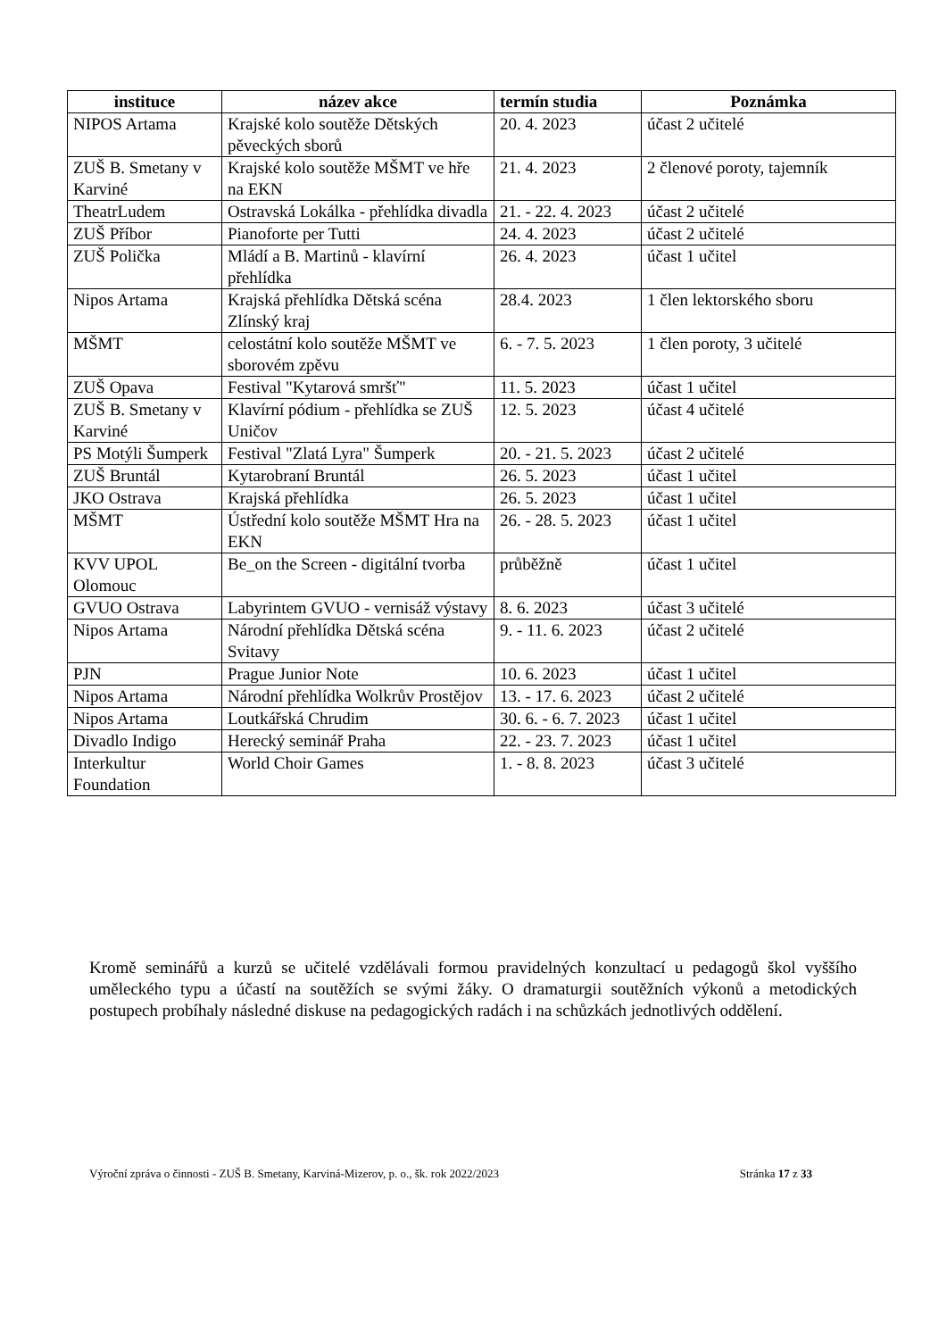| instituce | název akce | termín studia | Poznámka |
| --- | --- | --- | --- |
| NIPOS Artama | Krajské kolo soutěže Dětských pěveckých sborů | 20. 4. 2023 | účast 2 učitelé |
| ZUŠ B. Smetany v Karviné | Krajské kolo soutěže MŠMT ve hře na EKN | 21. 4. 2023 | 2 členové poroty, tajemník |
| TheatrLudem | Ostravská Lokálka - přehlídka divadla | 21. - 22. 4. 2023 | účast 2 učitelé |
| ZUŠ Příbor | Pianoforte per Tutti | 24. 4. 2023 | účast 2 učitelé |
| ZUŠ Polička | Mládí a B. Martinů - klavírní přehlídka | 26. 4. 2023 | účast 1 učitel |
| Nipos Artama | Krajská přehlídka Dětská scéna Zlínský kraj | 28.4. 2023 | 1 člen lektorského sboru |
| MŠMT | celostátní kolo soutěže MŠMT ve sborovém zpěvu | 6. - 7. 5. 2023 | 1 člen poroty, 3 učitelé |
| ZUŠ Opava | Festival "Kytarová smršť" | 11. 5. 2023 | účast 1 učitel |
| ZUŠ B. Smetany v Karviné | Klavírní pódium - přehlídka se ZUŠ Uničov | 12. 5. 2023 | účast 4 učitelé |
| PS Motýli Šumperk | Festival "Zlatá Lyra" Šumperk | 20. - 21. 5. 2023 | účast 2 učitelé |
| ZUŠ Bruntál | Kytarobraní Bruntál | 26. 5. 2023 | účast 1 učitel |
| JKO Ostrava | Krajská přehlídka | 26. 5. 2023 | účast 1 učitel |
| MŠMT | Ústřední kolo soutěže MŠMT Hra na EKN | 26. - 28. 5. 2023 | účast 1 učitel |
| KVV UPOL Olomouc | Be_on the Screen - digitální tvorba | průběžně | účast 1 učitel |
| GVUO Ostrava | Labyrintem GVUO - vernisáž výstavy | 8. 6. 2023 | účast 3 učitelé |
| Nipos Artama | Národní přehlídka Dětská scéna Svitavy | 9. - 11. 6. 2023 | účast 2 učitelé |
| PJN | Prague Junior Note | 10. 6. 2023 | účast 1 učitel |
| Nipos Artama | Národní přehlídka Wolkrův Prostějov | 13. - 17. 6. 2023 | účast 2 učitelé |
| Nipos Artama | Loutkářská Chrudim | 30. 6. - 6. 7. 2023 | účast 1 učitel |
| Divadlo Indigo | Herecký seminář Praha | 22. - 23. 7. 2023 | účast 1 učitel |
| Interkultur Foundation | World Choir Games | 1. - 8. 8. 2023 | účast 3 učitelé |
Kromě seminářů a kurzů se učitelé vzdělávali formou pravidelných konzultací u pedagogů škol vyššího uměleckého typu a účastí na soutěžích se svými žáky. O dramaturgii soutěžních výkonů a metodických postupech probíhaly následné diskuse na pedagogických radách i na schůzkách jednotlivých oddělení.
Výroční zpráva o činnosti - ZUŠ B. Smetany, Karviná-Mizerov, p. o., šk. rok 2022/2023 Stránka 17 z 33